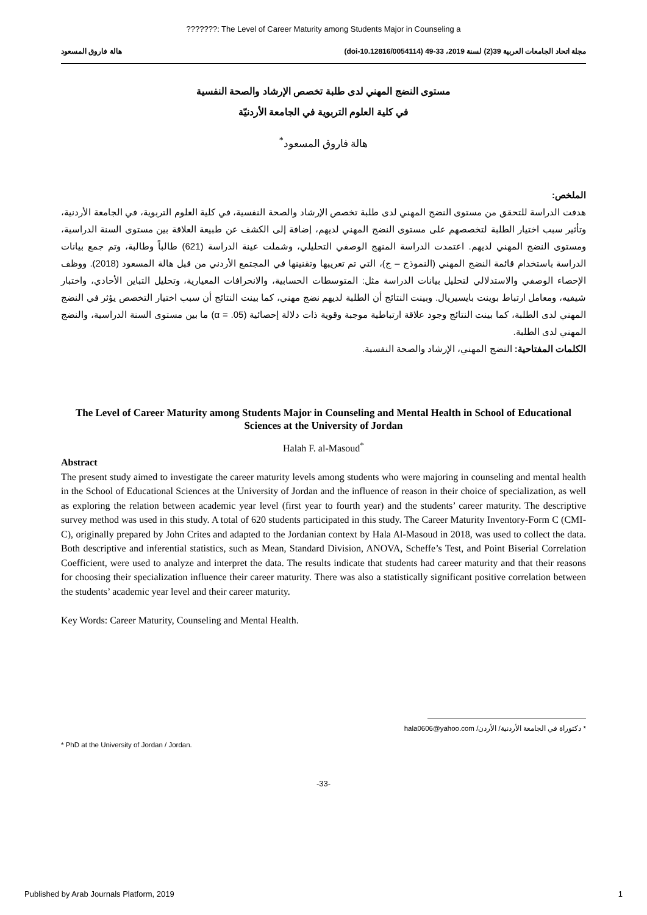???????: The Level of Career Maturity among Students Major in Counseling a
مجلة اتحاد الجامعات العربية 39(2) لسنة 2019، 33-49 (doi-10.12816/0054114) هالة فاروق المسعود
مستوى النضج المهني لدى طلبة تخصص الإرشاد والصحة النفسية
في كلية العلوم التربوية في الجامعة الأردنيّة
هالة فاروق المسعود<sup>*</sup>
الملخص:
هدفت الدراسة للتحقق من مستوى النضج المهني لدى طلبة تخصص الإرشاد والصحة النفسية، في كلية العلوم التربوية، في الجامعة الأردنية، وتأثير سبب اختيار الطلبة لتخصصهم على مستوى النضج المهني لديهم، إضافة إلى الكشف عن طبيعة العلاقة بين مستوى السنة الدراسية، ومستوى النضج المهني لديهم. اعتمدت الدراسة المنهج الوصفي التحليلي، وشملت عينة الدراسة (621) طالباً وطالبة، وتم جمع بيانات الدراسة باستخدام قائمة النضج المهني (النموذج – ج)، التي تم تعريبها وتقنينها في المجتمع الأردني من قبل هالة المسعود (2018). ووظف الإحصاء الوصفي والاستدلالي لتحليل بيانات الدراسة مثل: المتوسطات الحسابية، والانحرافات المعيارية، وتحليل التباين الأحادي، واختبار شيفيه، ومعامل ارتباط بوينت بايسيريال. وبينت النتائج أن الطلبة لديهم نضج مهني، كما بينت النتائج أن سبب اختيار التخصص يؤثر في النضج المهني لدى الطلبة، كما بينت النتائج وجود علاقة ارتباطية موجبة وقوية ذات دلالة إحصائية (α = .05) ما بين مستوى السنة الدراسية، والنضج المهني لدى الطلبة.
الكلمات المفتاحية: النضج المهني، الإرشاد والصحة النفسية.
The Level of Career Maturity among Students Major in Counseling and Mental Health in School of Educational Sciences at the University of Jordan
Halah F. al-Masoud<sup>*</sup>
Abstract
The present study aimed to investigate the career maturity levels among students who were majoring in counseling and mental health in the School of Educational Sciences at the University of Jordan and the influence of reason in their choice of specialization, as well as exploring the relation between academic year level (first year to fourth year) and the students’ career maturity. The descriptive survey method was used in this study. A total of 620 students participated in this study. The Career Maturity Inventory-Form C (CMI-C), originally prepared by John Crites and adapted to the Jordanian context by Hala Al-Masoud in 2018, was used to collect the data. Both descriptive and inferential statistics, such as Mean, Standard Division, ANOVA, Scheffe’s Test, and Point Biserial Correlation Coefficient, were used to analyze and interpret the data. The results indicate that students had career maturity and that their reasons for choosing their specialization influence their career maturity. There was also a statistically significant positive correlation between the students’ academic year level and their career maturity.
Key Words: Career Maturity, Counseling and Mental Health.
* دكتوراة في الجامعة الأردنية/ الأردن/ hala0606@yahoo.com
* PhD at the University of Jordan / Jordan.
-33-
Published by Arab Journals Platform, 2019 1